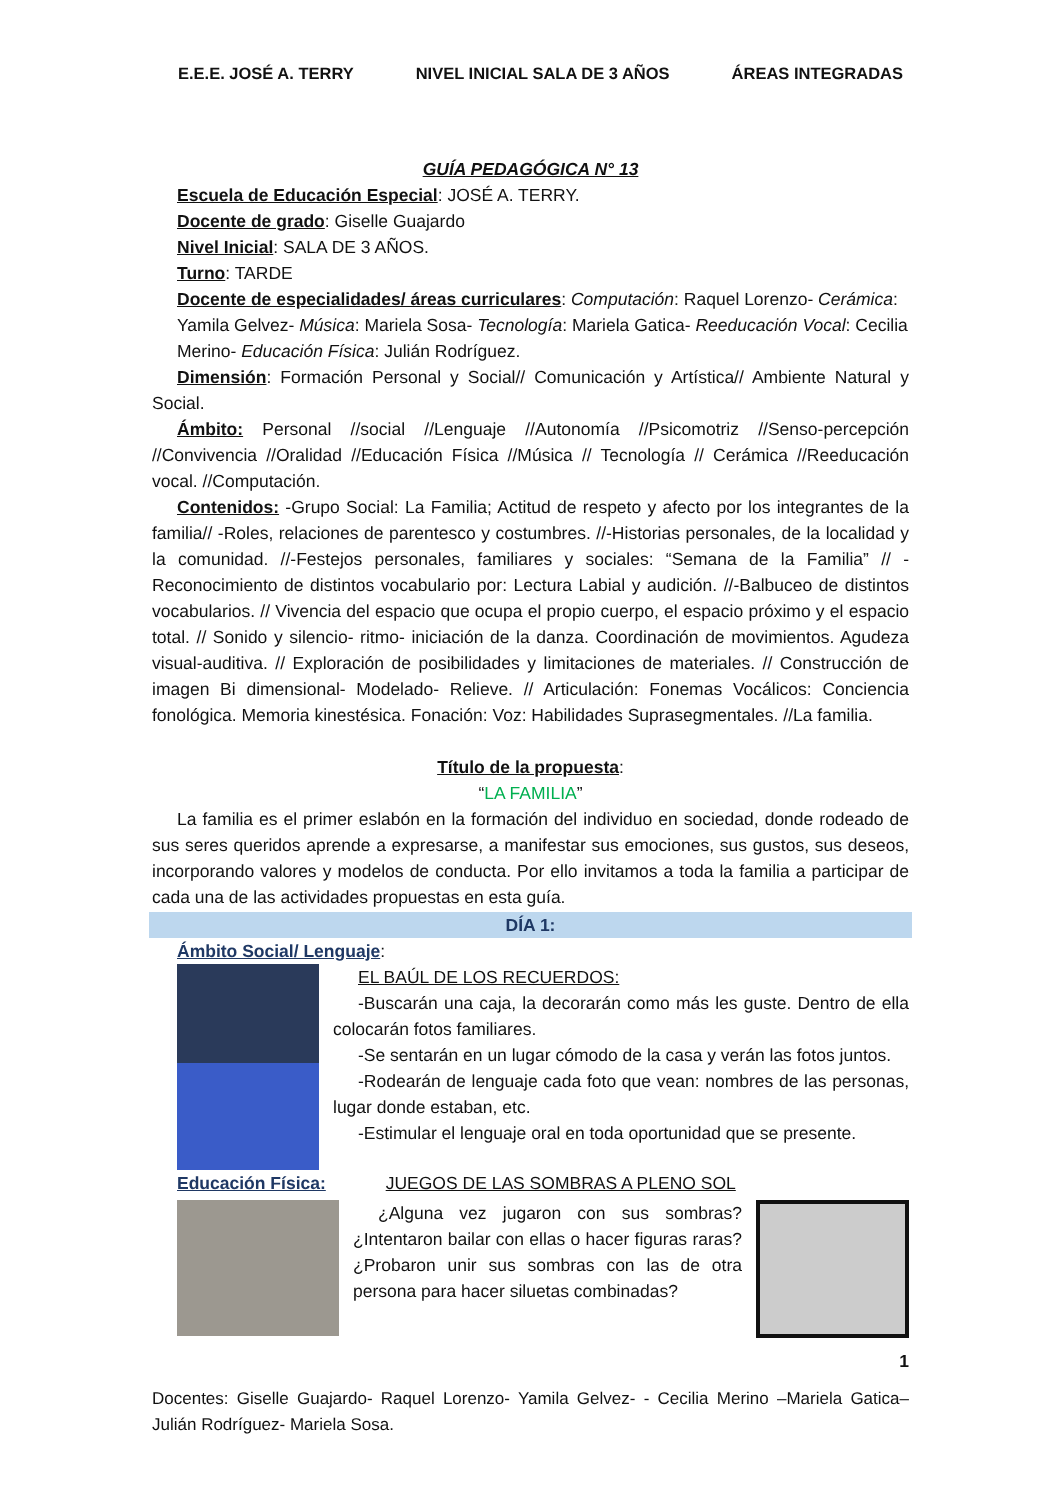E.E.E. JOSÉ A. TERRY NIVEL INICIAL SALA DE 3 AÑOS ÁREAS INTEGRADAS
GUÍA PEDAGÓGICA N° 13
Escuela de Educación Especial: JOSÉ A. TERRY.
Docente de grado: Giselle Guajardo
Nivel Inicial: SALA DE 3 AÑOS.
Turno: TARDE
Docente de especialidades/ áreas curriculares: Computación: Raquel Lorenzo- Cerámica: Yamila Gelvez- Música: Mariela Sosa- Tecnología: Mariela Gatica- Reeducación Vocal: Cecilia Merino- Educación Física: Julián Rodríguez.
Dimensión: Formación Personal y Social// Comunicación y Artística// Ambiente Natural y Social.
Ámbito: Personal //social //Lenguaje //Autonomía //Psicomotriz //Senso-percepción //Convivencia //Oralidad //Educación Física //Música // Tecnología // Cerámica //Reeducación vocal. //Computación.
Contenidos: -Grupo Social: La Familia; Actitud de respeto y afecto por los integrantes de la familia// -Roles, relaciones de parentesco y costumbres. //-Historias personales, de la localidad y la comunidad. //-Festejos personales, familiares y sociales: “Semana de la Familia” // -Reconocimiento de distintos vocabulario por: Lectura Labial y audición. //-Balbuceo de distintos vocabularios. // Vivencia del espacio que ocupa el propio cuerpo, el espacio próximo y el espacio total. // Sonido y silencio- ritmo- iniciación de la danza. Coordinación de movimientos. Agudeza visual-auditiva. // Exploración de posibilidades y limitaciones de materiales. // Construcción de imagen Bi dimensional- Modelado- Relieve. // Articulación: Fonemas Vocálicos: Conciencia fonológica. Memoria kinestésica. Fonación: Voz: Habilidades Suprasegmentales. //La familia.
Título de la propuesta:
“LA FAMILIA”
La familia es el primer eslabón en la formación del individuo en sociedad, donde rodeado de sus seres queridos aprende a expresarse, a manifestar sus emociones, sus gustos, sus deseos, incorporando valores y modelos de conducta. Por ello invitamos a toda la familia a participar de cada una de las actividades propuestas en esta guía.
DÍA 1:
Ámbito Social/ Lenguaje:
EL BAÚL DE LOS RECUERDOS:
-Buscarán una caja, la decorarán como más les guste. Dentro de ella colocarán fotos familiares.
-Se sentarán en un lugar cómodo de la casa y verán las fotos juntos.
-Rodearán de lenguaje cada foto que vean: nombres de las personas, lugar donde estaban, etc.
-Estimular el lenguaje oral en toda oportunidad que se presente.
Educación Física: JUEGOS DE LAS SOMBRAS A PLENO SOL
¿Alguna vez jugaron con sus sombras? ¿Intentaron bailar con ellas o hacer figuras raras? ¿Probaron unir sus sombras con las de otra persona para hacer siluetas combinadas?
1
Docentes: Giselle Guajardo- Raquel Lorenzo- Yamila Gelvez- - Cecilia Merino –Mariela Gatica– Julián Rodríguez- Mariela Sosa.